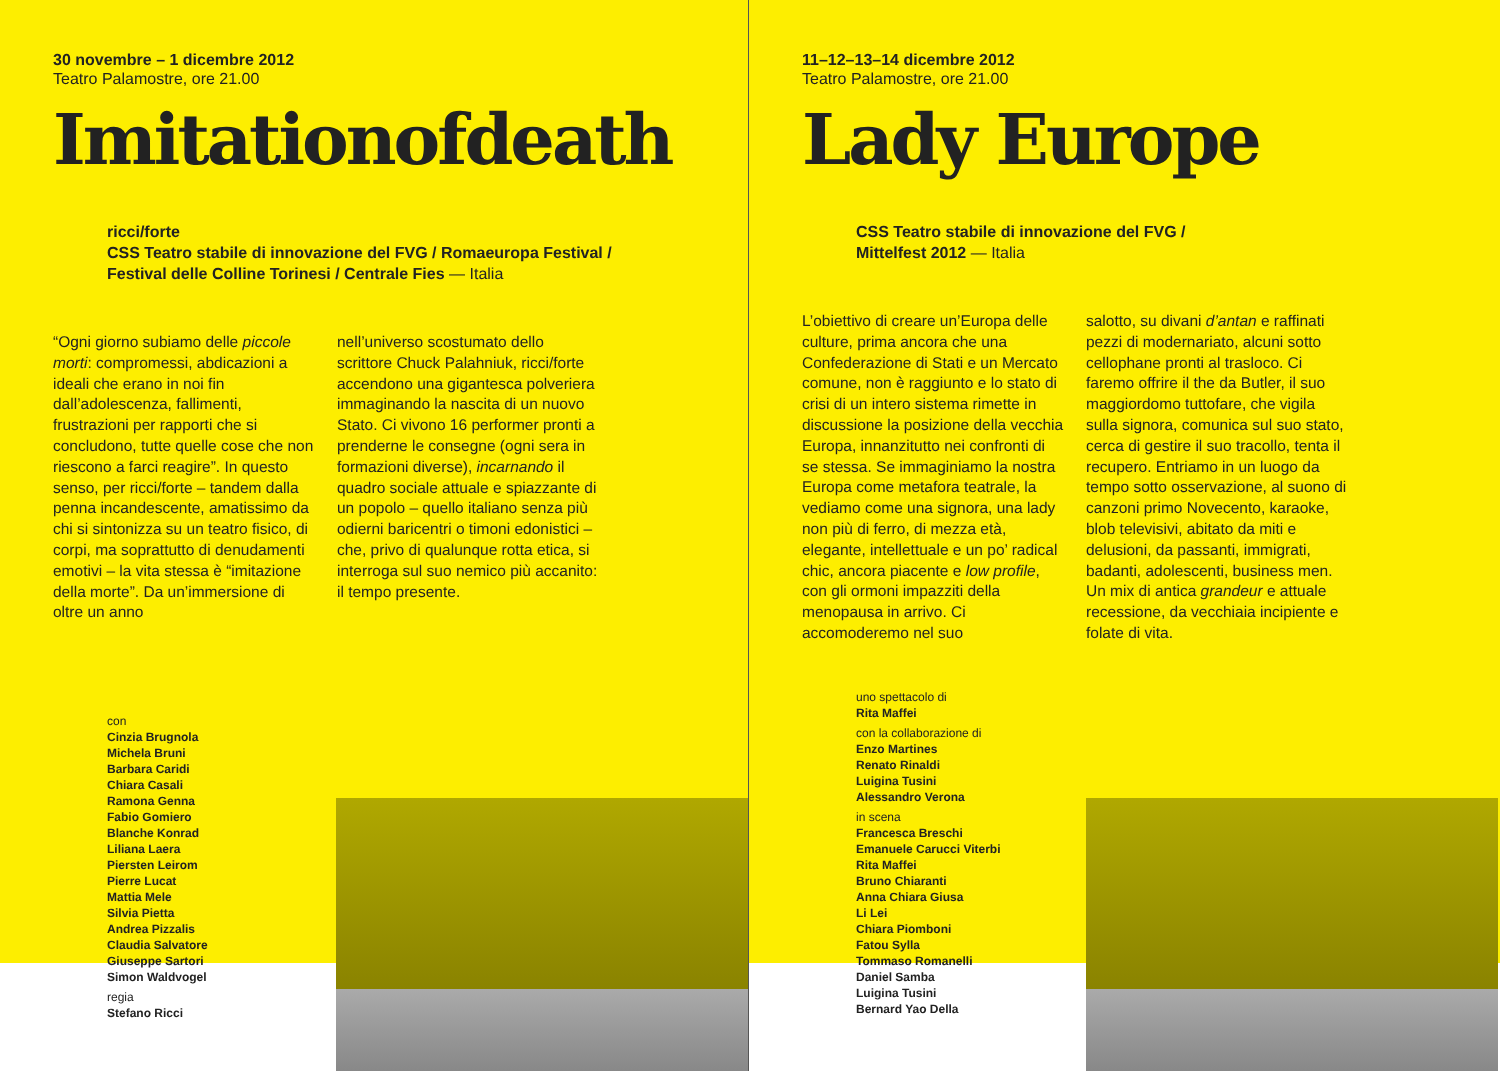30 novembre – 1 dicembre 2012
Teatro Palamostre, ore 21.00
Imitationofdeath
ricci/forte
CSS Teatro stabile di innovazione del FVG / Romaeuropa Festival /
Festival delle Colline Torinesi / Centrale Fies — Italia
“Ogni giorno subiamo delle piccole morti: compromessi, abdicazioni a ideali che erano in noi fin dall’adolescenza, fallimenti, frustrazioni per rapporti che si concludono, tutte quelle cose che non riescono a farci reagire”. In questo senso, per ricci/forte – tandem dalla penna incandescente, amatissimo da chi si sintonizza su un teatro fisico, di corpi, ma soprattutto di denudamenti emotivi – la vita stessa è “imitazione della morte”. Da un’immersione di oltre un anno
nell’universo scostumato dello scrittore Chuck Palahniuk, ricci/forte accendono una gigantesca polveriera immaginando la nascita di un nuovo Stato. Ci vivono 16 performer pronti a prenderne le consegne (ogni sera in formazioni diverse), incarnando il quadro sociale attuale e spiazzante di un popolo – quello italiano senza più odierni baricentri o timoni edonistici – che, privo di qualunque rotta etica, si interroga sul suo nemico più accanito: il tempo presente.
con
Cinzia Brugnola
Michela Bruni
Barbara Caridi
Chiara Casali
Ramona Genna
Fabio Gomiero
Blanche Konrad
Liliana Laera
Piersten Leirom
Pierre Lucat
Mattia Mele
Silvia Pietta
Andrea Pizzalis
Claudia Salvatore
Giuseppe Sartori
Simon Waldvogel
regia
Stefano Ricci
11–12–13–14 dicembre 2012
Teatro Palamostre, ore 21.00
Lady Europe
CSS Teatro stabile di innovazione del FVG /
Mittelfest 2012 — Italia
L’obiettivo di creare un’Europa delle culture, prima ancora che una Confederazione di Stati e un Mercato comune, non è raggiunto e lo stato di crisi di un intero sistema rimette in discussione la posizione della vecchia Europa, innanzitutto nei confronti di se stessa. Se immaginiamo la nostra Europa come metafora teatrale, la vediamo come una signora, una lady non più di ferro, di mezza età, elegante, intellettuale e un po’ radical chic, ancora piacente e low profile, con gli ormoni impazziti della menopausa in arrivo. Ci accomoderemo nel suo
salotto, su divani d’antan e raffinati pezzi di modernariato, alcuni sotto cellophane pronti al trasloco. Ci faremo offrire il the da Butler, il suo maggiordomo tuttofare, che vigila sulla signora, comunica sul suo stato, cerca di gestire il suo tracollo, tenta il recupero. Entriamo in un luogo da tempo sotto osservazione, al suono di canzoni primo Novecento, karaoke, blob televisivi, abitato da miti e delusioni, da passanti, immigrati, badanti, adolescenti, business men. Un mix di antica grandeur e attuale recessione, da vecchiaia incipiente e folate di vita.
uno spettacolo di
Rita Maffei
con la collaborazione di
Enzo Martines
Renato Rinaldi
Luigina Tusini
Alessandro Verona
in scena
Francesca Breschi
Emanuele Carucci Viterbi
Rita Maffei
Bruno Chiaranti
Anna Chiara Giusa
Li Lei
Chiara Piomboni
Fatou Sylla
Tommaso Romanelli
Daniel Samba
Luigina Tusini
Bernard Yao Della